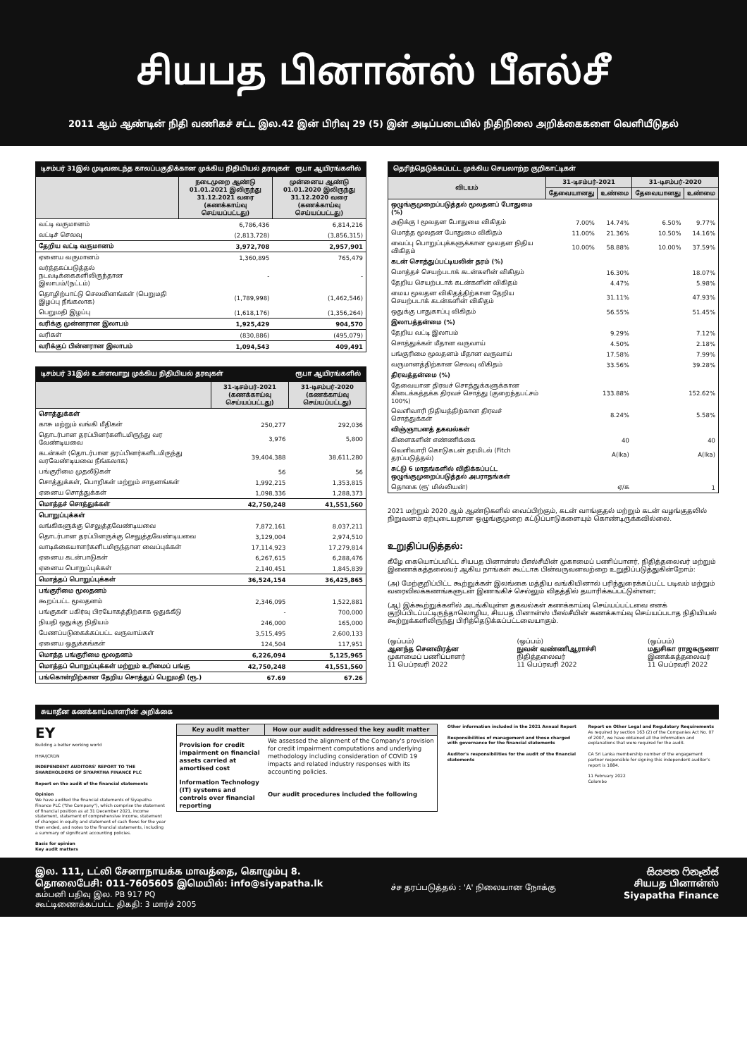சியபத பினான்ஸ் பீஎல்சீ
2011 ஆம் ஆண்டின் நிதி வணிகச் சட்ட இல.42 இன் பிரிவு 29 (5) இன் அடிப்படையில் நிதிநிலை அறிக்கைகளை வெளியீடுதல்
டிசம்பர் 31இல் முடிவடைந்த காலப்பகுதிக்கான முக்கிய நிதியியல் தரவுகள் ரூபா ஆயிரங்களில்
| | நடைமுறை ஆண்டு 01.01.2021 இலிருந்து 31.12.2021 வரை (கணக்காய்வு செய்யப்பட்டது) | முன்னைய ஆண்டு 01.01.2020 இலிருந்து 31.12.2020 வரை (கணக்காய்வு செய்யப்பட்டது) |
| --- | --- | --- |
| வட்டி வருமானம் | 6,786,436 | 6,814,216 |
| வட்டிச் செலவு | (2,813,728) | (3,856,315) |
| தேறிய வட்டி வருமானம் | 3,972,708 | 2,957,901 |
| ஏனைய வருமானம் | 1,360,895 | 765,479 |
| வர்த்தகப்படுத்தல் நடவடிக்கைகளிலிருந்தான இலாபம்/(நட்டம்) | - | - |
| தொழிற்பாட்டு செலவினங்கள் (பெறுமதி இழப்பு நீங்கலாக) | (1,789,998) | (1,462,546) |
| பெறுமதி இழப்பு | (1,618,176) | (1,356,264) |
| வரிக்கு முன்னரான இலாபம் | 1,925,429 | 904,570 |
| வரிகள் | (830,886) | (495,079) |
| வரிக்குப் பின்னரான இலாபம் | 1,094,543 | 409,491 |
டிசம்பர் 31இல் உள்ளவாறு முக்கிய நிதியியல் தரவுகள் ரூபா ஆயிரங்களில்
| | 31-டிசம்பர்-2021 (கணக்காய்வு செய்யப்பட்டது) | 31-டிசம்பர்-2020 (கணக்காய்வு செய்யப்பட்டது) |
| --- | --- | --- |
| சொத்துக்கள் | | |
| காசு மற்றும் வங்கி மீதிகள் | 250,277 | 292,036 |
| தொடர்பான தரப்பினர்களிடமிருந்து வர வேண்டியவை | 3,976 | 5,800 |
| கடன்கள் (தொடர்பான தரப்பினர்களிடமிருந்து வரவேண்டியவை நீங்கலாக) | 39,404,388 | 38,611,280 |
| பங்குரிமை முதலீடுகள் | 56 | 56 |
| சொத்துக்கள், பொறிகள் மற்றும் சாதனங்கள் | 1,992,215 | 1,353,815 |
| ஏனைய சொத்துக்கள் | 1,098,336 | 1,288,373 |
| மொத்தச் சொத்துக்கள் | 42,750,248 | 41,551,560 |
| பொறுப்புக்கள் | | |
| வங்கிகளுக்கு செலுத்தவேண்டியவை | 7,872,161 | 8,037,211 |
| தொடர்பான தரப்பினருக்கு செலுத்தவேண்டியவை | 3,129,004 | 2,974,510 |
| வாடிக்கையாளர்களிடமிருந்தான வைப்புக்கள் | 17,114,923 | 17,279,814 |
| ஏனைய கடன்பாடுகள் | 6,267,615 | 6,288,476 |
| ஏனைய பொறுப்புக்கள் | 2,140,451 | 1,845,839 |
| மொத்தப் பொறுப்புக்கள் | 36,524,154 | 36,425,865 |
| பங்குரிமை மூலதனம் | | |
| கூறப்பட்ட மூலதனம் | 2,346,095 | 1,522,881 |
| பங்குகள் பகிர்வு பிரயோகத்திற்காக ஒதுக்கீடு | - | 700,000 |
| நியதி ஒதுக்கு நிதியம் | 246,000 | 165,000 |
| பேணப்படுகைக்கப்பட்ட வருவாய்கள் | 3,515,495 | 2,600,133 |
| ஏனைய ஒதுக்கங்கள் | 124,504 | 117,951 |
| மொத்த பங்குரிமை மூலதனம் | 6,226,094 | 5,125,965 |
| மொத்தப் பொறுப்புக்கள் மற்றும் உரிமைப் பங்கு | 42,750,248 | 41,551,560 |
| பங்கொன்றிற்கான தேறிய சொத்துப் பெறுமதி (ரூ.) | 67.69 | 67.26 |
தெரிந்தெடுக்கப்பட்ட முக்கிய செயலாற்ற குறிகாட்டிகள்
| விடயம் | 31-டிசம்பர்-2021 | | 31-டிசம்பர்-2020 | |
| --- | --- | --- | --- | --- |
| | தேவையானது | உண்மை | தேவையானது | உண்மை |
| ஒழுங்குமுறைப்படுத்தல் மூலதனப் போதுமை (%) | | | | |
| அடுக்கு I மூலதன போதுமை விகிதம் | 7.00% | 14.74% | 6.50% | 9.77% |
| மொத்த மூலதன போதுமை விகிதம் | 11.00% | 21.36% | 10.50% | 14.16% |
| வைப்பு பொறுப்புக்களுக்கான மூலதன நிதிய விகிதம் | 10.00% | 58.88% | 10.00% | 37.59% |
| கடன் சொத்துப்பட்டியலின் தரம் (%) | | | | |
| மொத்தச் செயற்படாக் கடன்களின் விகிதம் | | 16.30% | | 18.07% |
| தேறிய செயற்படாக் கடன்களின் விகிதம் | | 4.47% | | 5.98% |
| மைய மூலதன விகிதத்திற்கான தேறிய செயற்படாக் கடன்களின் விகிதம் | | 31.11% | | 47.93% |
| ஒதுக்கு பாதுகாப்பு விகிதம் | | 56.55% | | 51.45% |
| இலாபத்தன்மை (%) | | | | |
| தேறிய வட்டி இலாபம் | | 9.29% | | 7.12% |
| சொத்துக்கள் மீதான வருவாய் | | 4.50% | | 2.18% |
| பங்குரிமை மூலதனம் மீதான வருவாய் | | 17.58% | | 7.99% |
| வருமானத்திற்கான செலவு விகிதம் | | 33.56% | | 39.28% |
| திரவத்தன்மை (%) | | | | |
| தேவையான திரவச் சொத்துக்களுக்கான கிடைக்கத்தக்க திரவச் சொத்து (குறைந்தபட்சம் 100%) | | 133.88% | | 152.62% |
| வெளிவாரி நிதியத்திற்கான திரவச் சொத்துக்கள் | | 8.24% | | 5.58% |
| விஞ்ஞாபனத் தகவல்கள் | | | | |
| கிளைகளின் எண்ணிக்கை | | 40 | | 40 |
| வெளிவாரி கொடுகடன் தரமிடல் (Fitch தரப்படுத்தல்) | | A(lka) | | A(lka) |
| சுட்டு 6 மாதங்களில் விதிக்கப்பட்ட ஒழுங்குமுறைப்படுத்தல் அபராதங்கள் | | | | |
| தொகை (ரூ' மில்லியன்) | | ஏ/க | | 1 |
2021 மற்றும் 2020 ஆம் ஆண்டுகளில் வைப்பிற்கும், கடன் வாங்குதல் மற்றும் கடன் வழங்குதலில் நிறுவனம் ஏற்புடையதான ஒழுங்குமுறை கட்டுப்பாடுகளையும் கொண்டிருக்கவில்லை.
உறுதிப்படுத்தல்:
கீழே கையொப்பமிட்ட சியபத பினான்ஸ் பீஎல்சீயின் முகாமைப் பணிப்பாளர், நிதித்தலைவர் மற்றும் இணைக்கத்தலைவர் ஆகிய நாங்கள் கூட்டாக பின்வருவனவற்றை உறுதிப்படுத்துகின்றோம்:
(அ) மேற்குறிப்பிட்ட கூற்றுக்கள் இலங்கை மத்திய வங்கியினால் பரிந்துரைக்கப்பட்ட படிவம் மற்றும் வரைவிலக்கணங்களுடன் இணங்கிச் செல்லும் விதத்தில் தயாரிக்கப்பட்டுள்ளன;
(ஆ) இக்கூற்றுக்களில் அடங்கியுள்ள தகவல்கள் கணக்காய்வு செய்யப்பட்டவை எனக் குறிப்பிடப்பட்டிருந்தாலொழிய, சியபத பினான்ஸ் பீஎல்சீயின் கணக்காய்வு செய்யப்படாத நிதியியல் கூற்றுக்களிலிருந்து பிரித்தெடுக்கப்பட்டவையாகும்.
(ஒப்பம்)
ஆனந்த செனவிரத்ன
முகாமைப் பணிப்பாளர்
11 பெப்ரவரி 2022
(ஒப்பம்)
நுவன் வண்ணிஆராச்சி
நிதித்தலைவர்
11 பெப்ரவரி 2022
(ஒப்பம்)
மதுசிகா ராஜகருணா
இணக்கத்தலைவர்
11 பெப்ரவரி 2022
சுயாதீன கணக்காய்வாளரின் அறிக்கை
EY
Building a better working world
HHA/JCRDN
INDEPENDENT AUDITORS' REPORT TO THE SHAREHOLDERS OF SIYAPATHA FINANCE PLC
Report on the audit of the financial statements
Opinion
We have audited the financial statements of Siyapatha Finance PLC ("the Company"), which comprise the statement of financial position as at 31 December 2021, income statement, statement of comprehensive income, statement of changes in equity and statement of cash flows for the year then ended, and notes to the financial statements, including a summary of significant accounting policies.
Basis for opinion
Key audit matters
| Key audit matter | How our audit addressed the key audit matter |
| --- | --- |
| Provision for credit impairment on financial assets carried at amortised cost | We assessed the alignment of the Company's provision for credit impairment computations and underlying methodology including consideration of COVID 19 impacts and related industry responses with its accounting policies. |
| Information Technology (IT) systems and controls over financial reporting | Our audit procedures included the following |
Other information included in the 2021 Annual Report
Responsibilities of management and those charged with governance for the financial statements
Auditor's responsibilities for the audit of the financial statements
Report on Other Legal and Regulatory Requirements
As required by section 163 (2) of the Companies Act No. 07 of 2007, we have obtained all the information and explanations that were required for the audit.
CA Sri Lanka membership number of the engagement partner responsible for signing this independent auditor's report is 1884.
11 February 2022
Colombo
இல. 111, டட்லி சேனாநாயக்க மாவத்தை, கொழும்பு 8.
தொலைபேசி: 011-7605605 இமெயில்: info@siyapatha.lk
கம்பனி பதிவு இல. PB 917 PQ
கூட்டிணைக்கப்பட்ட திகதி: 3 மார்ச் 2005
ச்ச தரப்படுத்தல் : 'A' நிலையான நோக்கு
සියපත ෆිනෑන්ස්
சியபத பினான்ஸ்
Siyapatha Finance